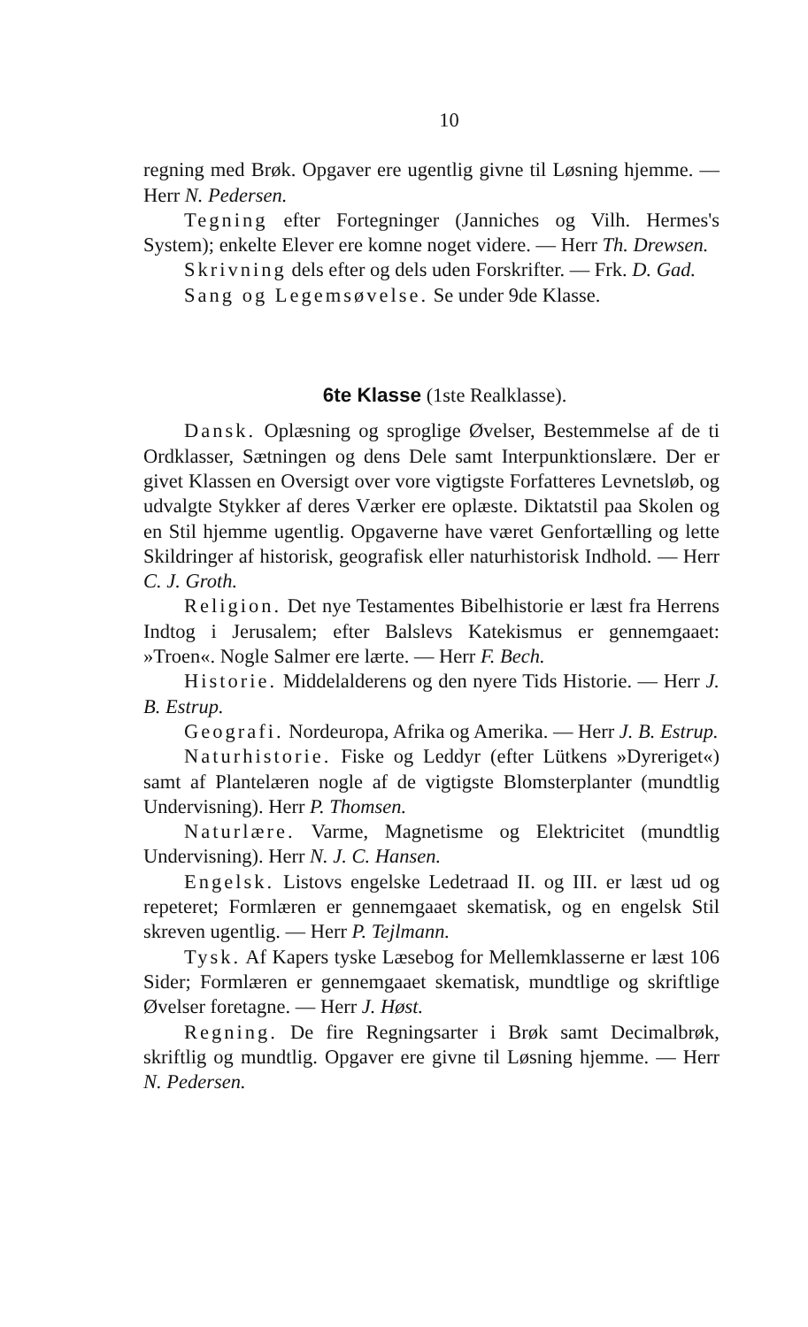10
regning med Brøk. Opgaver ere ugentlig givne til Løsning hjemme. — Herr N. Pedersen.
Tegning efter Fortegninger (Janniches og Vilh. Hermes's System); enkelte Elever ere komne noget videre. — Herr Th. Drewsen.
Skrivning dels efter og dels uden Forskrifter. — Frk. D. Gad.
Sang og Legemsøvelse. Se under 9de Klasse.
6te Klasse (1ste Realklasse).
Dansk. Oplæsning og sproglige Øvelser, Bestemmelse af de ti Ordklasser, Sætningen og dens Dele samt Interpunktionslære. Der er givet Klassen en Oversigt over vore vigtigste Forfatteres Levnetsløb, og udvalgte Stykker af deres Værker ere oplæste. Diktatstil paa Skolen og en Stil hjemme ugentlig. Opgaverne have været Genfortælling og lette Skildringer af historisk, geografisk eller naturhistorisk Indhold. — Herr C. J. Groth.
Religion. Det nye Testamentes Bibelhistorie er læst fra Herrens Indtog i Jerusalem; efter Balslevs Katekismus er gennemgaaet: »Troen«. Nogle Salmer ere lærte. — Herr F. Bech.
Historie. Middelalderens og den nyere Tids Historie. — Herr J. B. Estrup.
Geografi. Nordeuropa, Afrika og Amerika. — Herr J. B. Estrup.
Naturhistorie. Fiske og Leddyr (efter Lütkens »Dyreriget«) samt af Plantelæren nogle af de vigtigste Blomsterplanter (mundtlig Undervisning). Herr P. Thomsen.
Naturlære. Varme, Magnetisme og Elektricitet (mundtlig Undervisning). Herr N. J. C. Hansen.
Engelsk. Listovs engelske Ledetraad II. og III. er læst ud og repeteret; Formlæren er gennemgaaet skematisk, og en engelsk Stil skreven ugentlig. — Herr P. Tejlmann.
Tysk. Af Kapers tyske Læsebog for Mellemklasserne er læst 106 Sider; Formlæren er gennemgaaet skematisk, mundtlige og skriftlige Øvelser foretagne. — Herr J. Høst.
Regning. De fire Regningsarter i Brøk samt Decimalbrøk, skriftlig og mundtlig. Opgaver ere givne til Løsning hjemme. — Herr N. Pedersen.